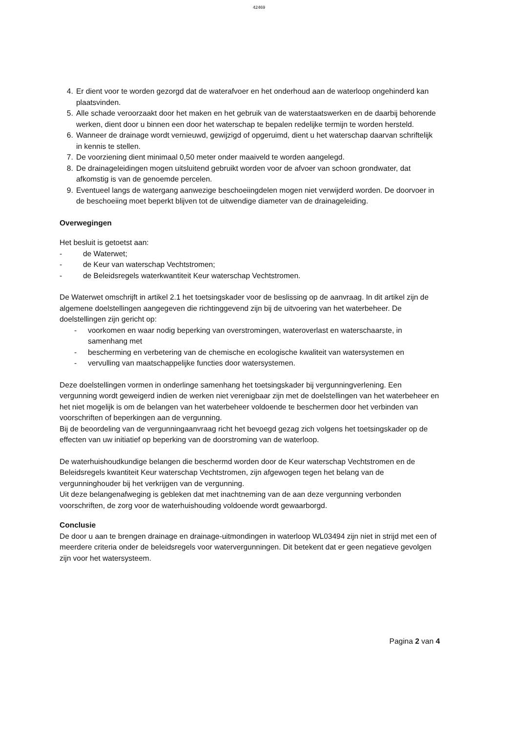42469
4. Er dient voor te worden gezorgd dat de waterafvoer en het onderhoud aan de waterloop ongehinderd kan plaatsvinden.
5. Alle schade veroorzaakt door het maken en het gebruik van de waterstaatswerken en de daarbij behorende werken, dient door u binnen een door het waterschap te bepalen redelijke termijn te worden hersteld.
6. Wanneer de drainage wordt vernieuwd, gewijzigd of opgeruimd, dient u het waterschap daarvan schriftelijk in kennis te stellen.
7. De voorziening dient minimaal 0,50 meter onder maaiveld te worden aangelegd.
8. De drainageleidingen mogen uitsluitend gebruikt worden voor de afvoer van schoon grondwater, dat afkomstig is van de genoemde percelen.
9. Eventueel langs de watergang aanwezige beschoeiingdelen mogen niet verwijderd worden. De doorvoer in de beschoeiing moet beperkt blijven tot de uitwendige diameter van de drainageleiding.
Overwegingen
Het besluit is getoetst aan:
- de Waterwet;
- de Keur van waterschap Vechtstromen;
- de Beleidsregels waterkwantiteit Keur waterschap Vechtstromen.
De Waterwet omschrijft in artikel 2.1 het toetsingskader voor de beslissing op de aanvraag. In dit artikel zijn de algemene doelstellingen aangegeven die richtinggevend zijn bij de uitvoering van het waterbeheer. De doelstellingen zijn gericht op:
- voorkomen en waar nodig beperking van overstromingen, wateroverlast en waterschaarste, in samenhang met
- bescherming en verbetering van de chemische en ecologische kwaliteit van watersystemen en
- vervulling van maatschappelijke functies door watersystemen.
Deze doelstellingen vormen in onderlinge samenhang het toetsingskader bij vergunningverlening. Een vergunning wordt geweigerd indien de werken niet verenigbaar zijn met de doelstellingen van het waterbeheer en het niet mogelijk is om de belangen van het waterbeheer voldoende te beschermen door het verbinden van voorschriften of beperkingen aan de vergunning.
Bij de beoordeling van de vergunningaanvraag richt het bevoegd gezag zich volgens het toetsingskader op de effecten van uw initiatief op beperking van de doorstroming van de waterloop.
De waterhuishoudkundige belangen die beschermd worden door de Keur waterschap Vechtstromen en de Beleidsregels kwantiteit Keur waterschap Vechtstromen, zijn afgewogen tegen het belang van de vergunninghouder bij het verkrijgen van de vergunning.
Uit deze belangenafweging is gebleken dat met inachtneming van de aan deze vergunning verbonden voorschriften, de zorg voor de waterhuishouding voldoende wordt gewaarborgd.
Conclusie
De door u aan te brengen drainage en drainage-uitmondingen in waterloop WL03494 zijn niet in strijd met een of meerdere criteria onder de beleidsregels voor watervergunningen. Dit betekent dat er geen negatieve gevolgen zijn voor het watersysteem.
Pagina 2 van 4